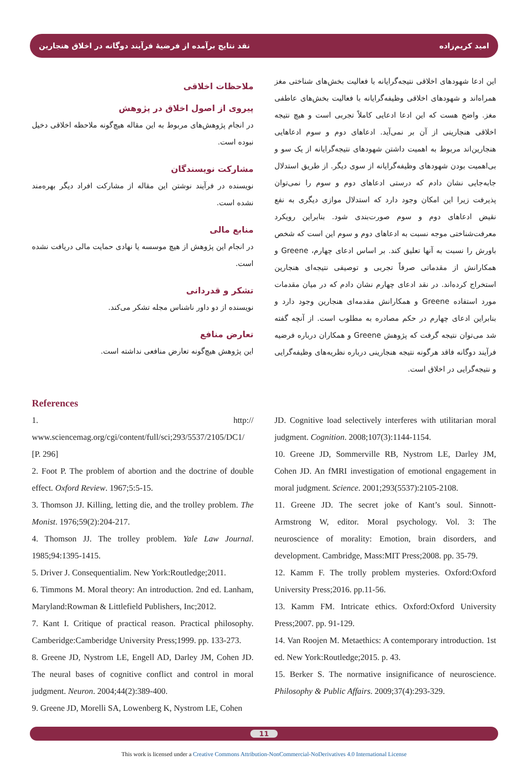نقد نتایج برآمده از فرضیهٔ فرآیند دوگانه در اخلاق هنجارین امید کریم‌زاده
ملاحظات اخلاقی
پیروی از اصول اخلاق در پژوهش
در انجام پژوهش‌های مربوط به این مقاله هیچ‌گونه ملاحظه اخلاقی دخیل نبوده است.
مشارکت نویسندگان
نویسنده در فرآیند نوشتن این مقاله از مشارکت افراد دیگر بهره‌مند نشده است.
منابع مالی
در انجام این پژوهش از هیچ موسسه یا نهادی حمایت مالی دریافت نشده است.
تشکر و قدردانی
نویسنده از دو داور ناشناس مجله تشکر می‌کند.
تعارض منافع
این پژوهش هیچ‌گونه تعارض منافعی نداشته است.
این ادعا شهودهای اخلاقی نتیجه‌گرایانه با فعالیت بخش‌های شناختی مغز همراه‌اند و شهودهای اخلاقی وظیفه‌گرایانه با فعالیت بخش‌های عاطفی مغز. واضح هست که این ادعا ادعایی کاملاً تجربی است و هیچ نتیجه اخلاقی هنجارینی از آن بر نمی‌آید. ادعاهای دوم و سوم ادعاهایی هنجارین‌اند مربوط به اهمیت داشتن شهودهای نتیجه‌گرایانه از یک سو و بی‌اهمیت بودن شهودهای وظیفه‌گرایانه از سوی دیگر. از طریق استدلال جابه‌جایی نشان دادم که درستی ادعاهای دوم و سوم را نمی‌توان پذیرفت زیرا این امکان وجود دارد که استدلال موازی دیگری به نفع نقیض ادعاهای دوم و سوم صورت‌بندی شود. بنابراین رویکرد معرفت‌شناختی موجه نسبت به ادعاهای دوم و سوم این است که شخص باورش را نسبت به آنها تعلیق کند. بر اساس ادعای چهارم، Greene و همکارانش از مقدماتی صرفاً تجربی و توصیفی نتیجه‌ای هنجارین استخراج کرده‌اند. در نقد ادعای چهارم نشان دادم که در میان مقدمات مورد استفاده Greene و همکارانش مقدمه‌ای هنجارین وجود دارد و بنابراین ادعای چهارم در حکم مصادره به مطلوب است. از آنچه گفته شد می‌توان نتیجه گرفت که پژوهش Greene و همکاران درباره فرضیه فرآیند دوگانه فاقد هرگونه نتیجه هنجارینی درباره نظریه‌های وظیفه‌گرایی و نتیجه‌گرایی در اخلاق است.
References
1. http:// www.sciencemag.org/cgi/content/full/sci;293/5537/2105/DC1/ [P. 296]
2. Foot P. The problem of abortion and the doctrine of double effect. Oxford Review. 1967;5:5-15.
3. Thomson JJ. Killing, letting die, and the trolley problem. The Monist. 1976;59(2):204-217.
4. Thomson JJ. The trolley problem. Yale Law Journal. 1985;94:1395-1415.
5. Driver J. Consequentialim. New York:Routledge;2011.
6. Timmons M. Moral theory: An introduction. 2nd ed. Lanham, Maryland:Rowman & Littlefield Publishers, Inc;2012.
7. Kant I. Critique of practical reason. Practical philosophy. Camberidge:Camberidge University Press;1999. pp. 133-273.
8. Greene JD, Nystrom LE, Engell AD, Darley JM, Cohen JD. The neural bases of cognitive conflict and control in moral judgment. Neuron. 2004;44(2):389-400.
9. Greene JD, Morelli SA, Lowenberg K, Nystrom LE, Cohen
JD. Cognitive load selectively interferes with utilitarian moral judgment. Cognition. 2008;107(3):1144-1154.
10. Greene JD, Sommerville RB, Nystrom LE, Darley JM, Cohen JD. An fMRI investigation of emotional engagement in moral judgment. Science. 2001;293(5537):2105-2108.
11. Greene JD. The secret joke of Kant’s soul. Sinnott-Armstrong W, editor. Moral psychology. Vol. 3: The neuroscience of morality: Emotion, brain disorders, and development. Cambridge, Mass:MIT Press;2008. pp. 35-79.
12. Kamm F. The trolly problem mysteries. Oxford:Oxford University Press;2016. pp.11-56.
13. Kamm FM. Intricate ethics. Oxford:Oxford University Press;2007. pp. 91-129.
14. Van Roojen M. Metaethics: A contemporary introduction. 1st ed. New York:Routledge;2015. p. 43.
15. Berker S. The normative insignificance of neuroscience. Philosophy & Public Affairs. 2009;37(4):293-329.
11
This work is licensed under a Creative Commons Attribution-NonCommercial-NoDerivatives 4.0 International License